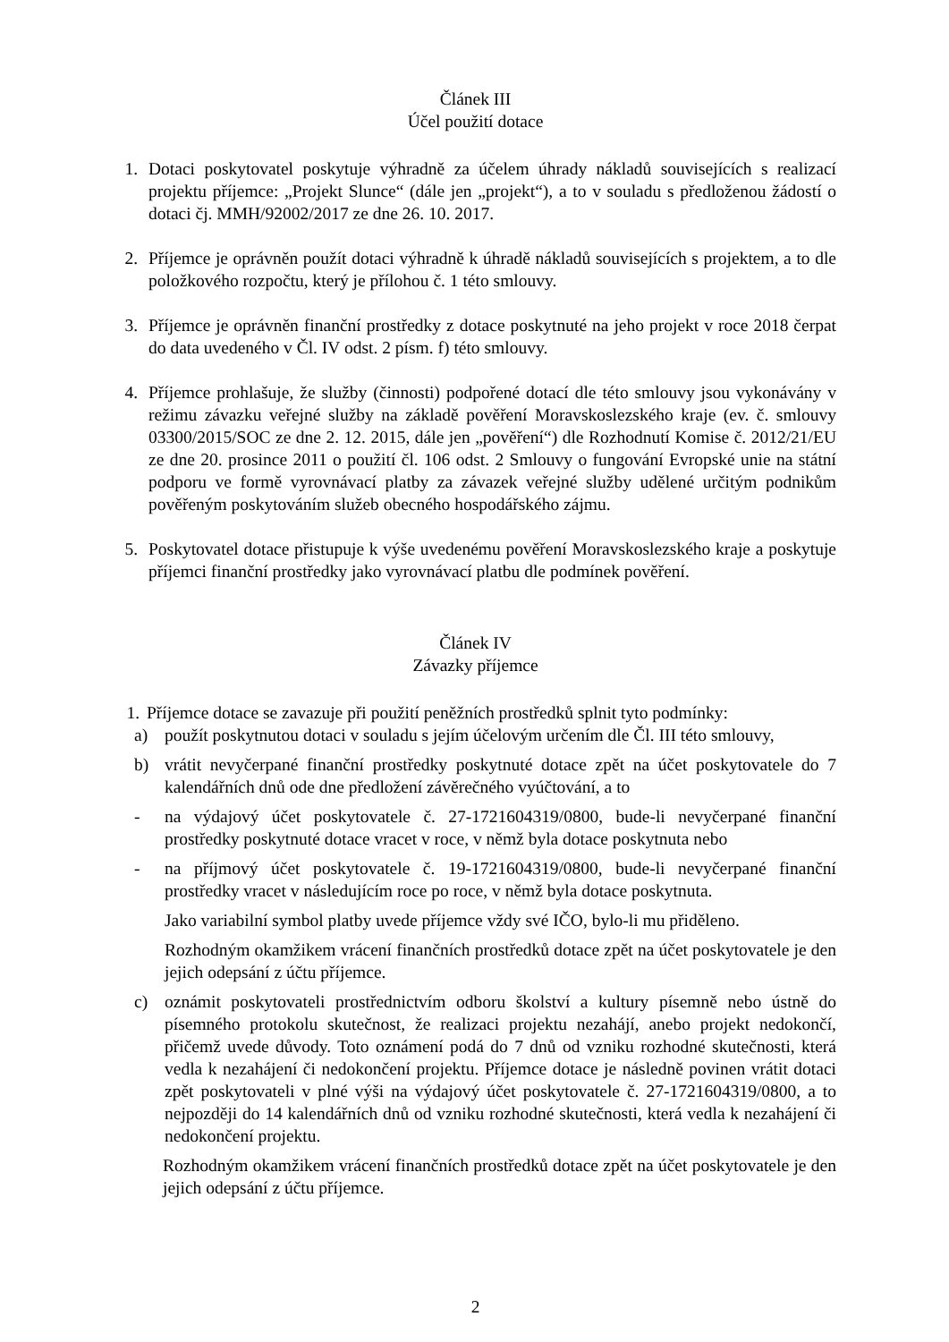Článek III
Účel použití dotace
1. Dotaci poskytovatel poskytuje výhradně za účelem úhrady nákladů souvisejících s realizací projektu příjemce: „Projekt Slunce“ (dále jen „projekt“), a to v souladu s předloženou žádostí o dotaci čj. MMH/92002/2017 ze dne 26. 10. 2017.
2. Příjemce je oprávněn použít dotaci výhradně k úhradě nákladů souvisejících s projektem, a to dle položkového rozpočtu, který je přílohou č. 1 této smlouvy.
3. Příjemce je oprávněn finanční prostředky z dotace poskytnuté na jeho projekt v roce 2018 čerpat do data uvedeného v Čl. IV odst. 2 písm. f) této smlouvy.
4. Příjemce prohlašuje, že služby (činnosti) podpořené dotací dle této smlouvy jsou vykonávány v režimu závazku veřejné služby na základě pověření Moravskoslezského kraje (ev. č. smlouvy 03300/2015/SOC ze dne 2. 12. 2015, dále jen „pověření“) dle Rozhodnutí Komise č. 2012/21/EU ze dne 20. prosince 2011 o použití čl. 106 odst. 2 Smlouvy o fungování Evropské unie na státní podporu ve formě vyrovnávací platby za závazek veřejné služby udělené určitým podnikům pověřeným poskytováním služeb obecného hospodářského zájmu.
5. Poskytovatel dotace přistupuje k výše uvedenému pověření Moravskoslezského kraje a poskytuje příjemci finanční prostředky jako vyrovnávací platbu dle podmínek pověření.
Článek IV
Závazky příjemce
1. Příjemce dotace se zavazuje při použití peněžních prostředků splnit tyto podmínky:
a) použít poskytnutou dotaci v souladu s jejím účelovým určením dle Čl. III této smlouvy,
b) vrátit nevyčerpané finanční prostředky poskytnuté dotace zpět na účet poskytovatele do 7 kalendářních dnů ode dne předložení závěrečného vyúčtování, a to
- na výdajový účet poskytovatele č. 27-1721604319/0800, bude-li nevyčerpané finanční prostředky poskytnuté dotace vracet v roce, v němž byla dotace poskytnuta nebo
- na příjmový účet poskytovatele č. 19-1721604319/0800, bude-li nevyčerpané finanční prostředky vracet v následujícím roce po roce, v němž byla dotace poskytnuta.
Jako variabilní symbol platby uvede příjemce vždy své IČO, bylo-li mu přiděleno.
Rozhodným okamžikem vrácení finančních prostředků dotace zpět na účet poskytovatele je den jejich odepsání z účtu příjemce.
c) oznámit poskytovateli prostřednictvím odboru školství a kultury písemně nebo ústně do písemného protokolu skutečnost, že realizaci projektu nezahájí, anebo projekt nedokončí, přičemž uvede důvody. Toto oznámení podá do 7 dnů od vzniku rozhodné skutečnosti, která vedla k nezahájení či nedokončení projektu. Příjemce dotace je následně povinen vrátit dotaci zpět poskytovateli v plné výši na výdajový účet poskytovatele č. 27-1721604319/0800, a to nejpozději do 14 kalendářních dnů od vzniku rozhodné skutečnosti, která vedla k nezahájení či nedokončení projektu.
Rozhodným okamžikem vrácení finančních prostředků dotace zpět na účet poskytovatele je den jejich odepsání z účtu příjemce.
2